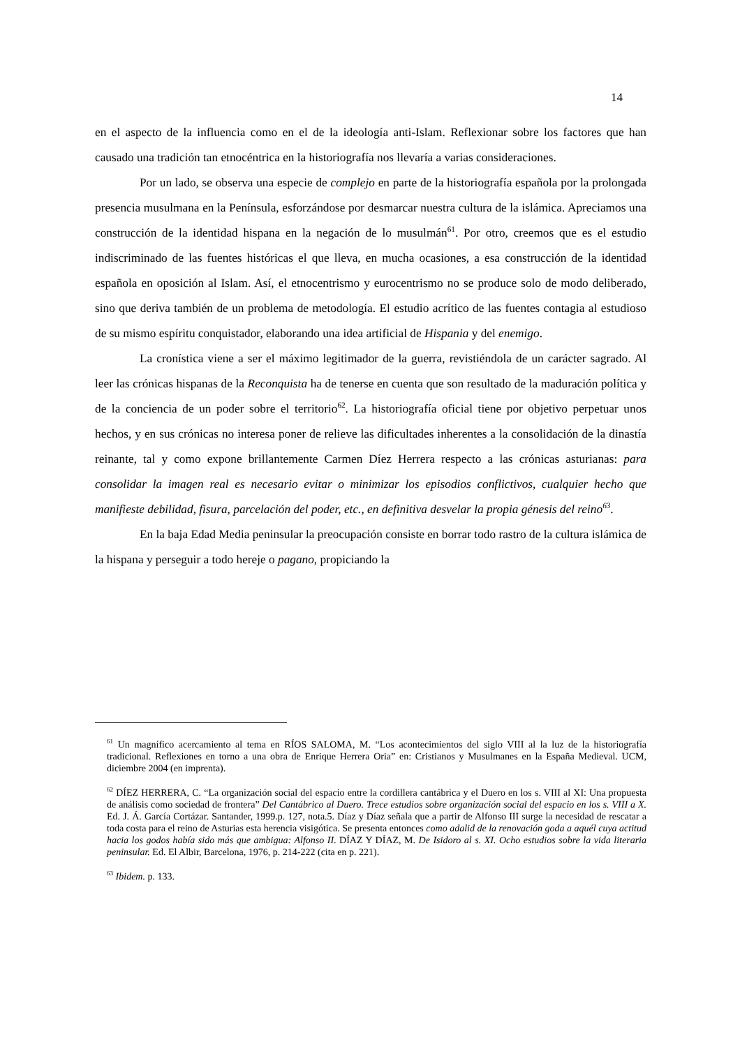14
en el aspecto de la influencia como en el de la ideología anti-Islam. Reflexionar sobre los factores que han causado una tradición tan etnocéntrica en la historiografía nos llevaría a varias consideraciones.
Por un lado, se observa una especie de complejo en parte de la historiografía española por la prolongada presencia musulmana en la Península, esforzándose por desmarcar nuestra cultura de la islámica. Apreciamos una construcción de la identidad hispana en la negación de lo musulmán<sup>61</sup>. Por otro, creemos que es el estudio indiscriminado de las fuentes históricas el que lleva, en mucha ocasiones, a esa construcción de la identidad española en oposición al Islam. Así, el etnocentrismo y eurocentrismo no se produce solo de modo deliberado, sino que deriva también de un problema de metodología. El estudio acrítico de las fuentes contagia al estudioso de su mismo espíritu conquistador, elaborando una idea artificial de Hispania y del enemigo.
La cronística viene a ser el máximo legitimador de la guerra, revistiéndola de un carácter sagrado. Al leer las crónicas hispanas de la Reconquista ha de tenerse en cuenta que son resultado de la maduración política y de la conciencia de un poder sobre el territorio<sup>62</sup>. La historiografía oficial tiene por objetivo perpetuar unos hechos, y en sus crónicas no interesa poner de relieve las dificultades inherentes a la consolidación de la dinastía reinante, tal y como expone brillantemente Carmen Díez Herrera respecto a las crónicas asturianas: para consolidar la imagen real es necesario evitar o minimizar los episodios conflictivos, cualquier hecho que manifieste debilidad, fisura, parcelación del poder, etc., en definitiva desvelar la propia génesis del reino<sup>63</sup>.
En la baja Edad Media peninsular la preocupación consiste en borrar todo rastro de la cultura islámica de la hispana y perseguir a todo hereje o pagano, propiciando la
<sup>61</sup> Un magnífico acercamiento al tema en RÍOS SALOMA, M. “Los acontecimientos del siglo VIII al la luz de la historiografía tradicional. Reflexiones en torno a una obra de Enrique Herrera Oria” en: Cristianos y Musulmanes en la España Medieval. UCM, diciembre 2004 (en imprenta).
<sup>62</sup> DÍEZ HERRERA, C. “La organización social del espacio entre la cordillera cantábrica y el Duero en los s. VIII al XI: Una propuesta de análisis como sociedad de frontera” Del Cantábrico al Duero. Trece estudios sobre organización social del espacio en los s. VIII a X. Ed. J. Á. García Cortázar. Santander, 1999.p. 127, nota.5. Díaz y Díaz señala que a partir de Alfonso III surge la necesidad de rescatar a toda costa para el reino de Asturias esta herencia visigótica. Se presenta entonces como adalid de la renovación goda a aquél cuya actitud hacia los godos había sido más que ambigua: Alfonso II. DÍAZ Y DÍAZ, M. De Isidoro al s. XI. Ocho estudios sobre la vida literaria peninsular. Ed. El Albir, Barcelona, 1976, p. 214-222 (cita en p. 221).
<sup>63</sup> Ibidem. p. 133.